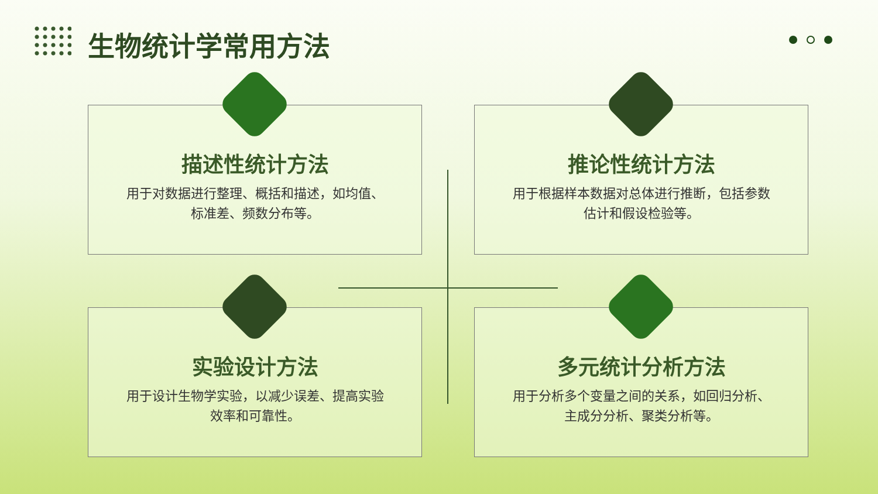生物统计学常用方法
描述性统计方法
用于对数据进行整理、概括和描述，如均值、标准差、频数分布等。
推论性统计方法
用于根据样本数据对总体进行推断，包括参数估计和假设检验等。
实验设计方法
用于设计生物学实验，以减少误差、提高实验效率和可靠性。
多元统计分析方法
用于分析多个变量之间的关系，如回归分析、主成分分析、聚类分析等。